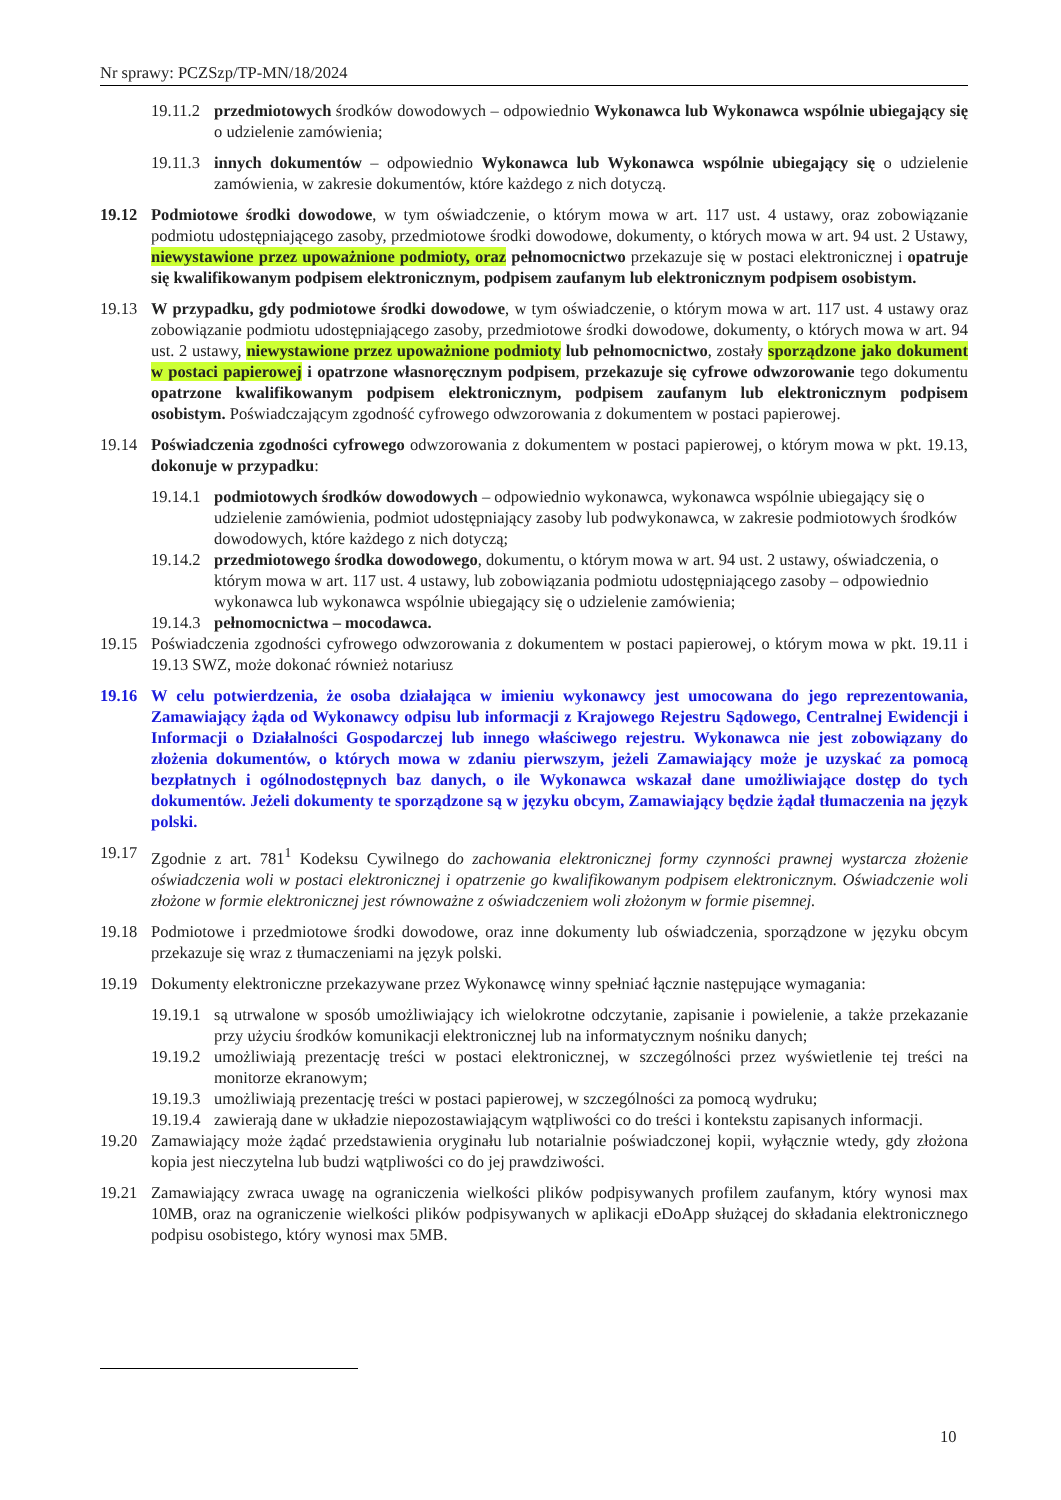Nr sprawy: PCZSzp/TP-MN/18/2024
19.11.2 przedmiotowych środków dowodowych – odpowiednio Wykonawca lub Wykonawca wspólnie ubiegający się o udzielenie zamówienia;
19.11.3 innych dokumentów – odpowiednio Wykonawca lub Wykonawca wspólnie ubiegający się o udzielenie zamówienia, w zakresie dokumentów, które każdego z nich dotyczą.
19.12 Podmiotowe środki dowodowe, w tym oświadczenie, o którym mowa w art. 117 ust. 4 ustawy, oraz zobowiązanie podmiotu udostępniającego zasoby, przedmiotowe środki dowodowe, dokumenty, o których mowa w art. 94 ust. 2 Ustawy, niewystawione przez upoważnione podmioty, oraz pełnomocnictwo przekazuje się w postaci elektronicznej i opatruje się kwalifikowanym podpisem elektronicznym, podpisem zaufanym lub elektronicznym podpisem osobistym.
19.13 W przypadku, gdy podmiotowe środki dowodowe, w tym oświadczenie, o którym mowa w art. 117 ust. 4 ustawy oraz zobowiązanie podmiotu udostępniającego zasoby, przedmiotowe środki dowodowe, dokumenty, o których mowa w art. 94 ust. 2 ustawy, niewystawione przez upoważnione podmioty lub pełnomocnictwo, zostały sporządzone jako dokument w postaci papierowej i opatrzone własnoręcznym podpisem, przekazuje się cyfrowe odwzorowanie tego dokumentu opatrzone kwalifikowanym podpisem elektronicznym, podpisem zaufanym lub elektronicznym podpisem osobistym. Poświadczającym zgodność cyfrowego odwzorowania z dokumentem w postaci papierowej.
19.14 Poświadczenia zgodności cyfrowego odwzorowania z dokumentem w postaci papierowej, o którym mowa w pkt. 19.13, dokonuje w przypadku:
19.14.1 podmiotowych środków dowodowych – odpowiednio wykonawca, wykonawca wspólnie ubiegający się o udzielenie zamówienia, podmiot udostępniający zasoby lub podwykonawca, w zakresie podmiotowych środków dowodowych, które każdego z nich dotyczą;
19.14.2 przedmiotowego środka dowodowego, dokumentu, o którym mowa w art. 94 ust. 2 ustawy, oświadczenia, o którym mowa w art. 117 ust. 4 ustawy, lub zobowiązania podmiotu udostępniającego zasoby – odpowiednio wykonawca lub wykonawca wspólnie ubiegający się o udzielenie zamówienia;
19.14.3 pełnomocnictwa – mocodawca.
19.15 Poświadczenia zgodności cyfrowego odwzorowania z dokumentem w postaci papierowej, o którym mowa w pkt. 19.11 i 19.13 SWZ, może dokonać również notariusz
19.16 W celu potwierdzenia, że osoba działająca w imieniu wykonawcy jest umocowana do jego reprezentowania, Zamawiający żąda od Wykonawcy odpisu lub informacji z Krajowego Rejestru Sądowego, Centralnej Ewidencji i Informacji o Działalności Gospodarczej lub innego właściwego rejestru. Wykonawca nie jest zobowiązany do złożenia dokumentów, o których mowa w zdaniu pierwszym, jeżeli Zamawiający może je uzyskać za pomocą bezpłatnych i ogólnodostępnych baz danych, o ile Wykonawca wskazał dane umożliwiające dostęp do tych dokumentów. Jeżeli dokumenty te sporządzone są w języku obcym, Zamawiający będzie żądał tłumaczenia na język polski.
19.17 Zgodnie z art. 781<sup>1</sup> Kodeksu Cywilnego do zachowania elektronicznej formy czynności prawnej wystarcza złożenie oświadczenia woli w postaci elektronicznej i opatrzenie go kwalifikowanym podpisem elektronicznym. Oświadczenie woli złożone w formie elektronicznej jest równoważne z oświadczeniem woli złożonym w formie pisemnej.
19.18 Podmiotowe i przedmiotowe środki dowodowe, oraz inne dokumenty lub oświadczenia, sporządzone w języku obcym przekazuje się wraz z tłumaczeniami na język polski.
19.19 Dokumenty elektroniczne przekazywane przez Wykonawcę winny spełniać łącznie następujące wymagania:
19.19.1 są utrwalone w sposób umożliwiający ich wielokrotne odczytanie, zapisanie i powielenie, a także przekazanie przy użyciu środków komunikacji elektronicznej lub na informatycznym nośniku danych;
19.19.2 umożliwiają prezentację treści w postaci elektronicznej, w szczególności przez wyświetlenie tej treści na monitorze ekranowym;
19.19.3 umożliwiają prezentację treści w postaci papierowej, w szczególności za pomocą wydruku;
19.19.4 zawierają dane w układzie niepozostawiającym wątpliwości co do treści i kontekstu zapisanych informacji.
19.20 Zamawiający może żądać przedstawienia oryginału lub notarialnie poświadczonej kopii, wyłącznie wtedy, gdy złożona kopia jest nieczytelna lub budzi wątpliwości co do jej prawdziwości.
19.21 Zamawiający zwraca uwagę na ograniczenia wielkości plików podpisywanych profilem zaufanym, który wynosi max 10MB, oraz na ograniczenie wielkości plików podpisywanych w aplikacji eDoApp służącej do składania elektronicznego podpisu osobistego, który wynosi max 5MB.
10